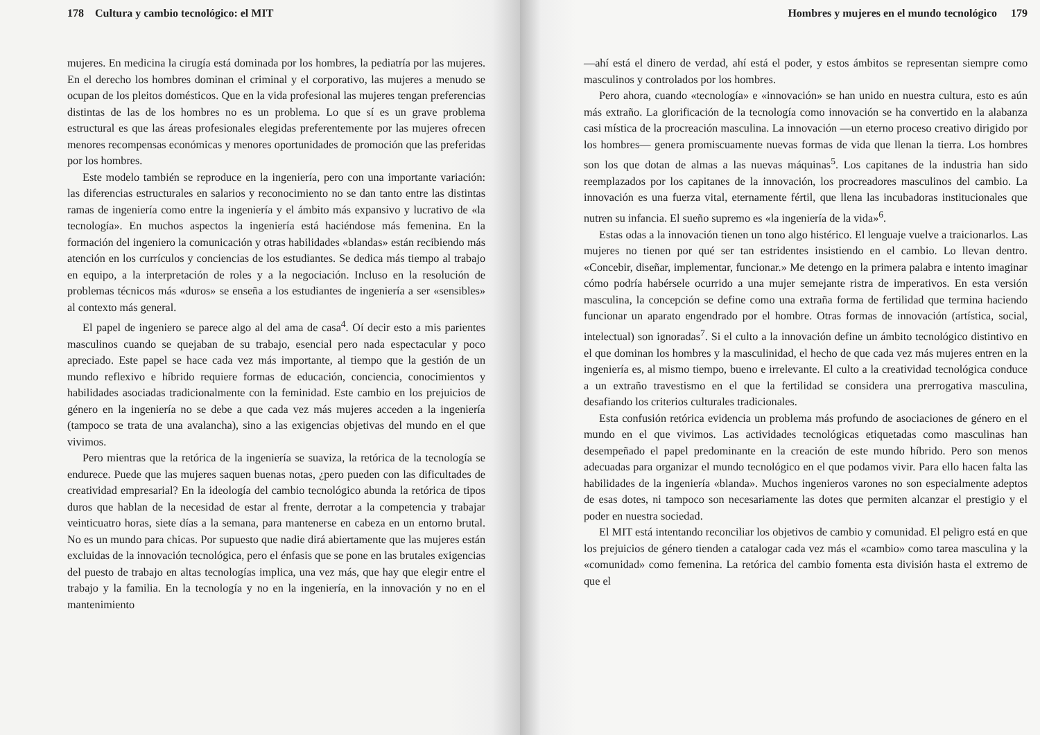178 Cultura y cambio tecnológico: el MIT
mujeres. En medicina la cirugía está dominada por los hombres, la pediatría por las mujeres. En el derecho los hombres dominan el criminal y el corporativo, las mujeres a menudo se ocupan de los pleitos domésticos. Que en la vida profesional las mujeres tengan preferencias distintas de las de los hombres no es un problema. Lo que sí es un grave problema estructural es que las áreas profesionales elegidas preferentemente por las mujeres ofrecen menores recompensas económicas y menores oportunidades de promoción que las preferidas por los hombres.
Este modelo también se reproduce en la ingeniería, pero con una importante variación: las diferencias estructurales en salarios y reconocimiento no se dan tanto entre las distintas ramas de ingeniería como entre la ingeniería y el ámbito más expansivo y lucrativo de «la tecnología». En muchos aspectos la ingeniería está haciéndose más femenina. En la formación del ingeniero la comunicación y otras habilidades «blandas» están recibiendo más atención en los currículos y conciencias de los estudiantes. Se dedica más tiempo al trabajo en equipo, a la interpretación de roles y a la negociación. Incluso en la resolución de problemas técnicos más «duros» se enseña a los estudiantes de ingeniería a ser «sensibles» al contexto más general.
El papel de ingeniero se parece algo al del ama de casa<sup>4</sup>. Oí decir esto a mis parientes masculinos cuando se quejaban de su trabajo, esencial pero nada espectacular y poco apreciado. Este papel se hace cada vez más importante, al tiempo que la gestión de un mundo reflexivo e híbrido requiere formas de educación, conciencia, conocimientos y habilidades asociadas tradicionalmente con la feminidad. Este cambio en los prejuicios de género en la ingeniería no se debe a que cada vez más mujeres acceden a la ingeniería (tampoco se trata de una avalancha), sino a las exigencias objetivas del mundo en el que vivimos.
Pero mientras que la retórica de la ingeniería se suaviza, la retórica de la tecnología se endurece. Puede que las mujeres saquen buenas notas, ¿pero pueden con las dificultades de creatividad empresarial? En la ideología del cambio tecnológico abunda la retórica de tipos duros que hablan de la necesidad de estar al frente, derrotar a la competencia y trabajar veinticuatro horas, siete días a la semana, para mantenerse en cabeza en un entorno brutal. No es un mundo para chicas. Por supuesto que nadie dirá abiertamente que las mujeres están excluidas de la innovación tecnológica, pero el énfasis que se pone en las brutales exigencias del puesto de trabajo en altas tecnologías implica, una vez más, que hay que elegir entre el trabajo y la familia. En la tecnología y no en la ingeniería, en la innovación y no en el mantenimiento
Hombres y mujeres en el mundo tecnológico 179
—ahí está el dinero de verdad, ahí está el poder, y estos ámbitos se representan siempre como masculinos y controlados por los hombres.
Pero ahora, cuando «tecnología» e «innovación» se han unido en nuestra cultura, esto es aún más extraño. La glorificación de la tecnología como innovación se ha convertido en la alabanza casi mística de la procreación masculina. La innovación —un eterno proceso creativo dirigido por los hombres— genera promiscuamente nuevas formas de vida que llenan la tierra. Los hombres son los que dotan de almas a las nuevas máquinas<sup>5</sup>. Los capitanes de la industria han sido reemplazados por los capitanes de la innovación, los procreadores masculinos del cambio. La innovación es una fuerza vital, eternamente fértil, que llena las incubadoras institucionales que nutren su infancia. El sueño supremo es «la ingeniería de la vida»<sup>6</sup>.
Estas odas a la innovación tienen un tono algo histérico. El lenguaje vuelve a traicionarlos. Las mujeres no tienen por qué ser tan estridentes insistiendo en el cambio. Lo llevan dentro. «Concebir, diseñar, implementar, funcionar.» Me detengo en la primera palabra e intento imaginar cómo podría habérsele ocurrido a una mujer semejante ristra de imperativos. En esta versión masculina, la concepción se define como una extraña forma de fertilidad que termina haciendo funcionar un aparato engendrado por el hombre. Otras formas de innovación (artística, social, intelectual) son ignoradas<sup>7</sup>. Si el culto a la innovación define un ámbito tecnológico distintivo en el que dominan los hombres y la masculinidad, el hecho de que cada vez más mujeres entren en la ingeniería es, al mismo tiempo, bueno e irrelevante. El culto a la creatividad tecnológica conduce a un extraño travestismo en el que la fertilidad se considera una prerrogativa masculina, desafiando los criterios culturales tradicionales.
Esta confusión retórica evidencia un problema más profundo de asociaciones de género en el mundo en el que vivimos. Las actividades tecnológicas etiquetadas como masculinas han desempeñado el papel predominante en la creación de este mundo híbrido. Pero son menos adecuadas para organizar el mundo tecnológico en el que podamos vivir. Para ello hacen falta las habilidades de la ingeniería «blanda». Muchos ingenieros varones no son especialmente adeptos de esas dotes, ni tampoco son necesariamente las dotes que permiten alcanzar el prestigio y el poder en nuestra sociedad.
El MIT está intentando reconciliar los objetivos de cambio y comunidad. El peligro está en que los prejuicios de género tienden a catalogar cada vez más el «cambio» como tarea masculina y la «comunidad» como femenina. La retórica del cambio fomenta esta división hasta el extremo de que el